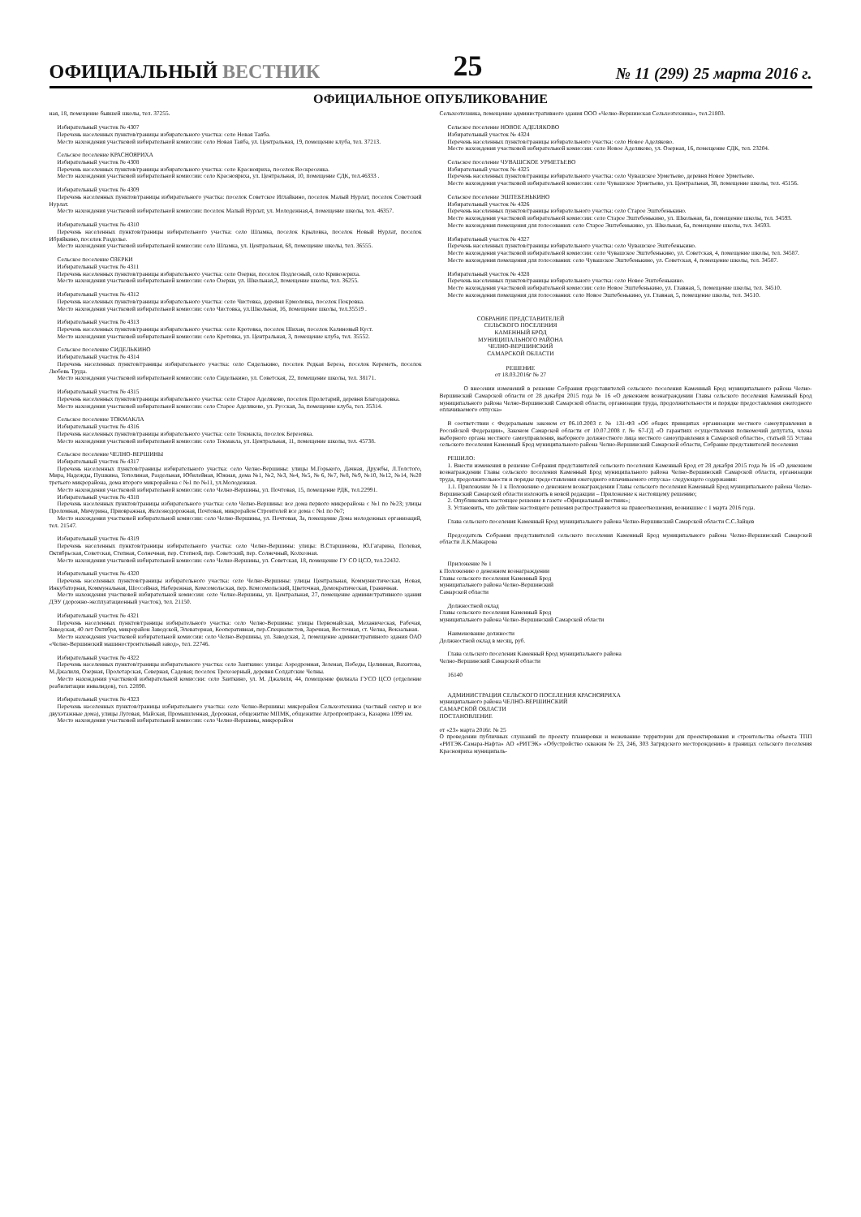ОФИЦИАЛЬНЫЙ ВЕСТНИК
25
№ 11 (299) 25 марта 2016 г.
ОФИЦИАЛЬНОЕ ОПУБЛИКОВАНИЕ
ная, 18, помещение бывшей школы, тел. 37255.
Избирательный участок № 4307
Перечень населенных пунктов/границы избирательного участка: село Новая Таяба.
Место нахождения участковой избирательной комиссии: село Новая Таяба, ул. Центральная, 19, помещение клуба, тел. 37213.
Сельское поселение КРАСНОЯРИХА
Избирательный участок № 4308
Перечень населенных пунктов/границы избирательного участка: село Краснояриха, поселок Воскресенка.
Место нахождения участковой избирательной комиссии: село Краснояриха, ул. Центральная, 10, помещение СДК, тел.46333 .
Избирательный участок № 4309
Перечень населенных пунктов/границы избирательного участка: поселок Советское Иглайкино, поселок Малый Нурлат, поселок Советский Нурлат.
Место нахождения участковой избирательной комиссии: поселок Малый Нурлат, ул. Молодежная,4, помещение школы, тел. 46357.
Избирательный участок № 4310
Перечень населенных пунктов/границы избирательного участка: село Шламка, поселок Крыловка, поселок Новый Нурлат, поселок Ибряйкино, поселок Раздолье.
Место нахождения участковой избирательной комиссии: село Шламка, ул. Центральная, 68, помещение школы, тел. 36555.
Сельское поселение ОЗЕРКИ
Избирательный участок № 4311
Перечень населенных пунктов/границы избирательного участка: село Озерки, поселок Подлесный, село Кривозериха.
Место нахождения участковой избирательной комиссии: село Озерки, ул. Школьная,2, помещение школы, тел. 36255.
Избирательный участок № 4312
Перечень населенных пунктов/границы избирательного участка: село Чистовка, деревня Ермоловка, поселок Покровка.
Место нахождения участковой избирательной комиссии: село Чистовка, ул.Школьная, 16, помещение школы, тел.35519 .
Избирательный участок № 4313
Перечень населенных пунктов/границы избирательного участка: село Кротовка, поселок Шихан, поселок Калиновый Куст.
Место нахождения участковой избирательной комиссии: село Кротовка, ул. Центральная, 3, помещение клуба, тел. 35552.
Сельское поселение СИДЕЛЬКИНО
Избирательный участок № 4314
Перечень населенных пунктов/границы избирательного участка: село Сиделькино, поселок Редкая Береза, поселок Кереметь, поселок Любовь Труда.
Место нахождения участковой избирательной комиссии: село Сиделькино, ул. Советская, 22, помещение школы, тел. 38171.
Избирательный участок № 4315
Перечень населенных пунктов/границы избирательного участка: село Старое Аделяково, поселок Пролетарий, деревня Благодаровка.
Место нахождения участковой избирательной комиссии: село Старое Аделяково, ул. Русская, 3а, помещение клуба, тел. 35314.
Сельское поселение ТОКМАКЛА
Избирательный участок № 4316
Перечень населенных пунктов/границы избирательного участка: село Токмакла, поселок Березовка.
Место нахождения участковой избирательной комиссии: село Токмакла, ул. Центральная, 11, помещение школы, тел. 45738.
Сельское поселение ЧЕЛНО-ВЕРШИНЫ
Избирательный участок № 4317
Перечень населенных пунктов/границы избирательного участка: село Челно-Вершины: улицы М.Горького, Дачная, Дружбы, Л.Толстого, Мира, Надежды, Пушкина, Тополиная, Раздольная, Юбилейная, Южная, дома №1, №2, №3, №4, №5, № 6, №7, №8, №9, №10, №12, №14, №20 третьего микрорайона, дома второго микрорайона с №1 по №11, ул.Молодежная.
Место нахождения участковой избирательной комиссии: село Челно-Вершины, ул. Почтовая, 15, помещение РДК, тел.22991.
Избирательный участок № 4318
Перечень населенных пунктов/границы избирательного участка: село Челно-Вершины: все дома первого микрорайона с №1 по №23; улицы Проломная, Мичурина, Приовражная, Железнодорожная, Почтовая, микрорайон Строителей все дома с №1 по №7;
Место нахождения участковой избирательной комиссии: село Челно-Вершины, ул. Почтовая, 3а, помещение Дома молодежных организаций, тел. 21547.
Избирательный участок № 4319
Перечень населенных пунктов/границы избирательного участка: село Челно-Вершины: улицы: В.Старшинова, Ю.Гагарина, Полевая, Октябрьская, Советская, Степная, Солнечная, пер. Степной, пер. Советский, пер. Солнечный, Колхозная.
Место нахождения участковой избирательной комиссии: село Челно-Вершины, ул. Советская, 18, помещение ГУ СО ЦСО, тел.22432.
Избирательный участок № 4320
Перечень населенных пунктов/границы избирательного участка: село Челно-Вершины: улицы Центральная, Коммунистическая, Новая, Инкубаторная, Коммунальная, Шоссейная, Набережная, Комсомольская, пер. Комсомольский, Цветочная, Демократическая, Граничная.
Место нахождения участковой избирательной комиссии: село Челно-Вершины, ул. Центральная, 27, помещение административного здания ДЭУ (дорожно-эксплуатационный участок), тел. 21150.
Избирательный участок № 4321
Перечень населенных пунктов/границы избирательного участка: село Челно-Вершины: улицы Первомайская, Механическая, Рабочая, Заводская, 40 лет Октября, микрорайон Заводской, Элеваторная, Кооперативная, пер.Специалистов, Заречная, Восточная, ст. Челна, Вокзальная.
Место нахождения участковой избирательной комиссии: село Челно-Вершины, ул. Заводская, 2, помещение административного здания ОАО «Челно-Вершинский машиностроительный завод», тел. 22746.
Избирательный участок № 4322
Перечень населенных пунктов/границы избирательного участка: село Заиткино: улицы: Аэродромная, Зеленая, Победы, Целинная, Вахитова, М.Джалиля, Озерная, Пролетарская, Северная, Садовая; поселок Трехозерный, деревня Солдатские Челны.
Место нахождения участковой избирательной комиссии: село Заиткино, ул. М. Джалиля, 44, помещение филиала ГУСО ЦСО (отделение реабилитации инвалидов), тел. 22890.
Избирательный участок № 4323
Перечень населенных пунктов/границы избирательного участка: село Челно-Вершины: микрорайон Сельхозтехника (частный сектор и все двухэтажные дома), улицы Луговая, Майская, Промышленная, Дорожная, общежитие МПМК, общежитие Агропромтранса, Казарма 1099 км.
Место нахождения участковой избирательной комиссии: село Челно-Вершины, микрорайон
Сельхозтехника, помещение административного здания ООО «Челно-Вершинская Сельхозтехника», тел.21803.
Сельское поселение НОВОЕ АДЕЛЯКОВО
Избирательный участок № 4324
Перечень населенных пунктов/границы избирательного участка: село Новое Аделяково.
Место нахождения участковой избирательной комиссии: село Новое Аделяково, ул. Озерная, 16, помещение СДК, тел. 23204.
Сельское поселение ЧУВАШСКОЕ УРМЕТЬЕВО
Избирательный участок № 4325
Перечень населенных пунктов/границы избирательного участка: село Чувашское Урметьево, деревня Новое Урметьево.
Место нахождения участковой избирательной комиссии: село Чувашское Урметьево, ул. Центральная, 38, помещение школы, тел. 45156.
Сельское поселение ЭШТЕБЕНЬКИНО
Избирательный участок № 4326
Перечень населенных пунктов/границы избирательного участка: село Старое Эштебенькино.
Место нахождения участковой избирательной комиссии: село Старое Эштебенькино, ул. Школьная, 6а, помещение школы, тел. 34593.
Место нахождения помещения для голосования: село Старое Эштебенькино, ул. Школьная, 6а, помещение школы, тел. 34593.
Избирательный участок № 4327
Перечень населенных пунктов/границы избирательного участка: село Чувашское Эштебенькино.
Место нахождения участковой избирательной комиссии: село Чувашское Эштебенькино, ул. Советская, 4, помещение школы, тел. 34587.
Место нахождения помещения для голосования: село Чувашское Эштебенькино, ул. Советская, 4, помещение школы, тел. 34587.
Избирательный участок № 4328
Перечень населенных пунктов/границы избирательного участка: село Новое Эштебенькино.
Место нахождения участковой избирательной комиссии: село Новое Эштебенькино, ул. Главная, 5, помещение школы, тел. 34510.
Место нахождения помещения для голосования: село Новое Эштебенькино, ул. Главная, 5, помещение школы, тел. 34510.
СОБРАНИЕ ПРЕДСТАВИТЕЛЕЙ
СЕЛЬСКОГО ПОСЕЛЕНИЯ
КАМЕННЫЙ БРОД
МУНИЦИПАЛЬНОГО РАЙОНА
ЧЕЛНО-ВЕРШИНСКИЙ
САМАРСКОЙ ОБЛАСТИ
РЕШЕНИЕ
от 18.03.2016г № 27
О внесении изменений в решение Собрания представителей сельского поселения Каменный Брод муниципального района Челно-Вершинский Самарской области от 28 декабря 2015 года № 16 «О денежном вознаграждении Главы сельского поселения Каменный Брод муниципального района Челно-Вершинский Самарской области, организации труда, продолжительности и порядке предоставления ежегодного оплачиваемого отпуска»
В соответствии с Федеральным законом от 06.10.2003 г. № 131-ФЗ «Об общих принципах организации местного самоуправления в Российской Федерации», Законом Самарской области от 10.07.2008 г. № 67-ГД «О гарантиях осуществления полномочий депутата, члена выборного органа местного самоуправления, выборного должностного лица местного самоуправления в Самарской области», статьей 55 Устава сельского поселения Каменный Брод муниципального района Челно-Вершинский Самарской области, Собрание представителей поселения
РЕШИЛО:
1. Внести изменения в решение Собрания представителей сельского поселения Каменный Брод от 28 декабря 2015 года № 16 «О денежном вознаграждении Главы сельского поселения Каменный Брод муниципального района Челно-Вершинский Самарской области, организации труда, продолжительности и порядке предоставления ежегодного оплачиваемого отпуска» следующего содержания:
1.1. Приложение № 1 к Положению о денежном вознаграждении Главы сельского поселения Каменный Брод муниципального района Челно-Вершинский Самарской области изложить в новой редакции – Приложение к настоящему решению;
2. Опубликовать настоящее решение в газете «Официальный вестник»;
3. Установить, что действие настоящего решения распространяется на правоотношения, возникшие с 1 марта 2016 года.
Глава сельского поселения Каменный Брод муниципального района Челно-Вершинский Самарской области С.С.Зайцев
Председатель Собрания представителей сельского поселения Каменный Брод муниципального района Челно-Вершинский Самарской области Л.К.Макарова
Приложение № 1
к Положению о денежном вознаграждении
Главы сельского поселения Каменный Брод
муниципального района Челно-Вершинский
Самарской области
Должностной оклад
Главы сельского поселения Каменный Брод
муниципального района Челно-Вершинский Самарской области
Наименование должности
Должностной оклад в месяц, руб.
Глава сельского поселения Каменный Брод муниципального района
Челно-Вершинский Самарской области
16140
АДМИНИСТРАЦИЯ СЕЛЬСКОГО ПОСЕЛЕНИЯ КРАСНОЯРИХА
муниципального района ЧЕЛНО-ВЕРШИНСКИЙ
САМАРСКОЙ ОБЛАСТИ
ПОСТАНОВЛЕНИЕ
от «23» марта 2016г. № 25
О проведении публичных слушаний по проекту планировки и межеванию территории для проектирования и строительства объекта ТПП «РИТЭК-Самара-Нафта» АО «РИТЭК» «Обустройство скважин № 23, 246, 303 Загрядского месторождения» в границах сельского поселения Краснояриха муниципаль-